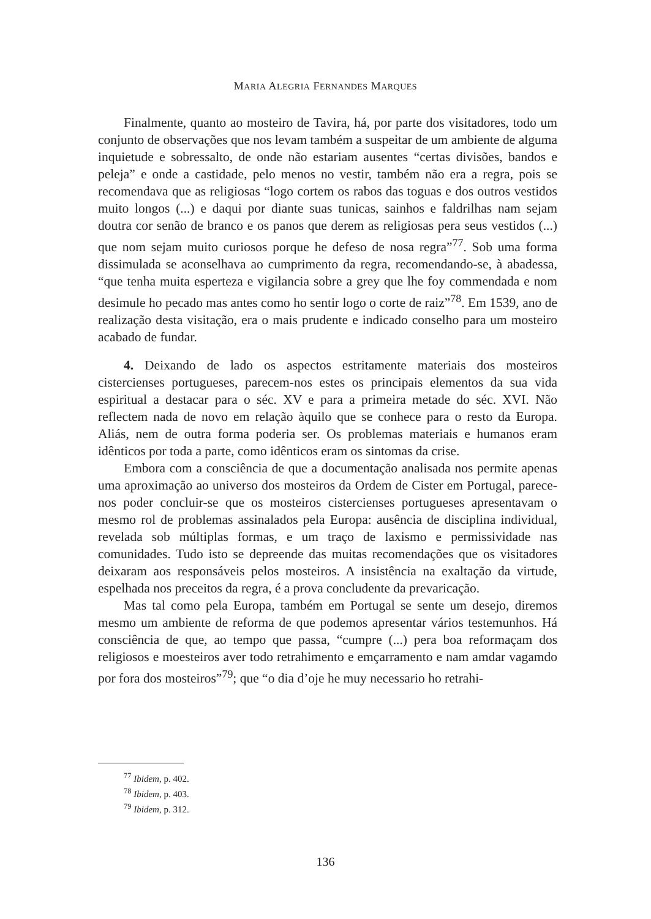MARIA ALEGRIA FERNANDES MARQUES
Finalmente, quanto ao mosteiro de Tavira, há, por parte dos visitadores, todo um conjunto de observações que nos levam também a suspeitar de um ambiente de alguma inquietude e sobressalto, de onde não estariam ausentes “certas divisões, bandos e peleja” e onde a castidade, pelo menos no vestir, também não era a regra, pois se recomendava que as religiosas “logo cortem os rabos das toguas e dos outros vestidos muito longos (...) e daqui por diante suas tunicas, sainhos e faldrilhas nam sejam doutra cor senão de branco e os panos que derem as religiosas pera seus vestidos (...) que nom sejam muito curiosos porque he defeso de nosa regra”<sup>77</sup>. Sob uma forma dissimulada se aconselhava ao cumprimento da regra, recomendando-se, à abadessa, “que tenha muita esperteza e vigilancia sobre a grey que lhe foy commendada e nom desimule ho pecado mas antes como ho sentir logo o corte de raiz”<sup>78</sup>. Em 1539, ano de realização desta visitação, era o mais prudente e indicado conselho para um mosteiro acabado de fundar.
4. Deixando de lado os aspectos estritamente materiais dos mosteiros cistercienses portugueses, parecem-nos estes os principais elementos da sua vida espiritual a destacar para o séc. XV e para a primeira metade do séc. XVI. Não reflectem nada de novo em relação àquilo que se conhece para o resto da Europa. Aliás, nem de outra forma poderia ser. Os problemas materiais e humanos eram idênticos por toda a parte, como idênticos eram os sintomas da crise.
Embora com a consciência de que a documentação analisada nos permite apenas uma aproximação ao universo dos mosteiros da Ordem de Cister em Portugal, parece-nos poder concluir-se que os mosteiros cistercienses portugueses apresentavam o mesmo rol de problemas assinalados pela Europa: ausência de disciplina individual, revelada sob múltiplas formas, e um traço de laxismo e permissividade nas comunidades. Tudo isto se depreende das muitas recomendações que os visitadores deixaram aos responsáveis pelos mosteiros. A insistência na exaltação da virtude, espelhada nos preceitos da regra, é a prova concludente da prevaricação.
Mas tal como pela Europa, também em Portugal se sente um desejo, diremos mesmo um ambiente de reforma de que podemos apresentar vários testemunhos. Há consciência de que, ao tempo que passa, “cumpre (...) pera boa reformaçam dos religiosos e moesteiros aver todo retrahimento e emçarramento e nam amdar vagamdo por fora dos mosteiros”<sup>79</sup>; que “o dia d’oje he muy necessario ho retrahi-
<sup>77</sup> Ibidem, p. 402.
<sup>78</sup> Ibidem, p. 403.
<sup>79</sup> Ibidem, p. 312.
136